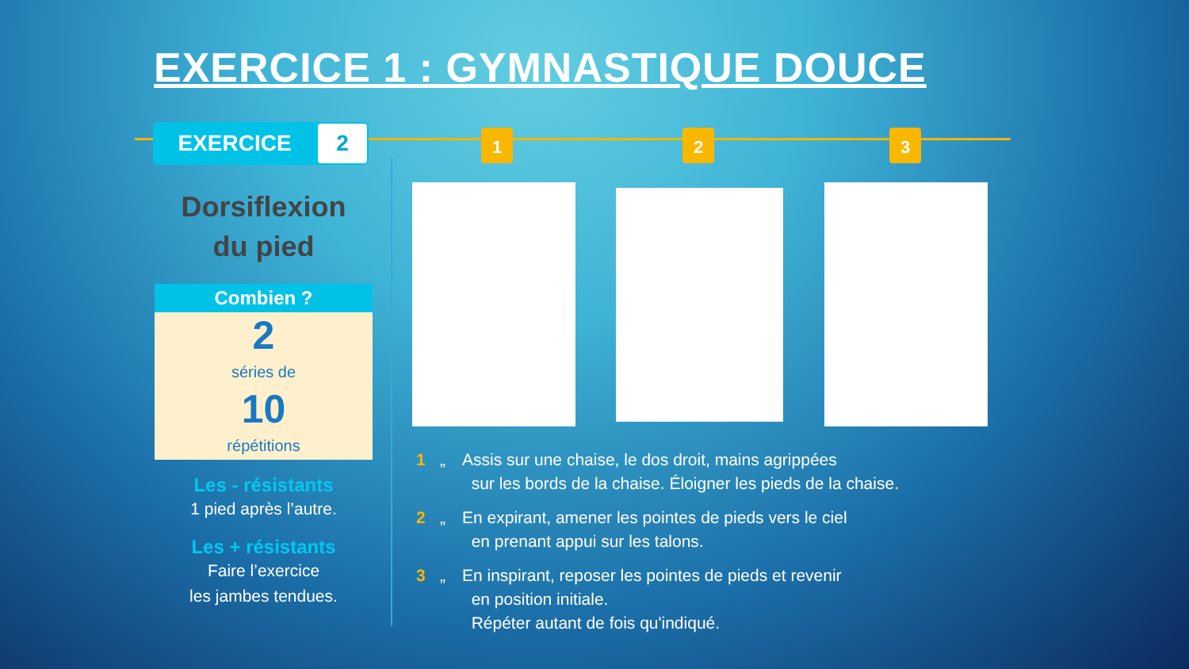EXERCICE 1 : GYMNASTIQUE DOUCE
EXERCICE 2 1 2 3
Dorsiflexion
du pied
Combien ?
2
séries de
10
répétitions
Les - résistants
1 pied après l’autre.
Les + résistants
Faire l’exercice
les jambes tendues.
1 „ Assis sur une chaise, le dos droit, mains agrippées
sur les bords de la chaise. Éloigner les pieds de la chaise.
2 „ En expirant, amener les pointes de pieds vers le ciel
en prenant appui sur les talons.
3 „ En inspirant, reposer les pointes de pieds et revenir
en position initiale.
Répéter autant de fois qu'indiqué.